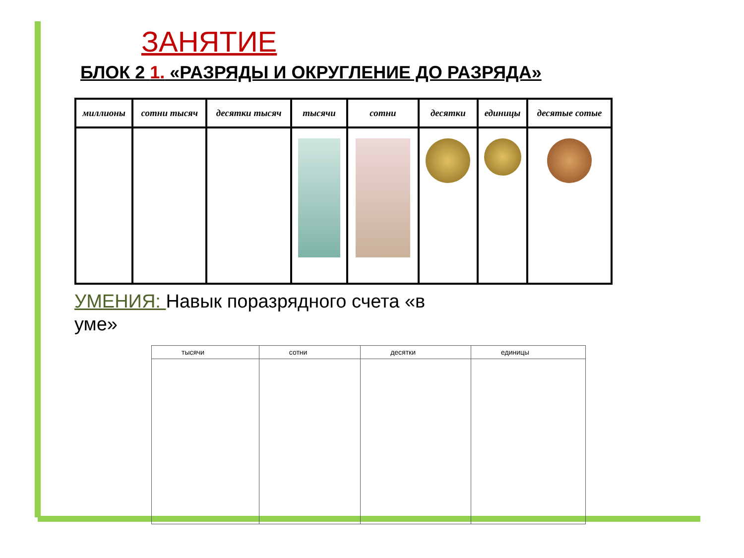ЗАНЯТИЕ
БЛОК 2 1. «РАЗРЯДЫ И ОКРУГЛЕНИЕ ДО РАЗРЯДА»
| миллионы | сотни тысяч | десятки тысяч | тысячи | сотни | десятки | единицы | десятые сотые |
| --- | --- | --- | --- | --- | --- | --- | --- |
УМЕНИЯ: Навык поразрядного счета «в уме»
| тысячи | сотни | десятки | единицы |
| --- | --- | --- | --- |